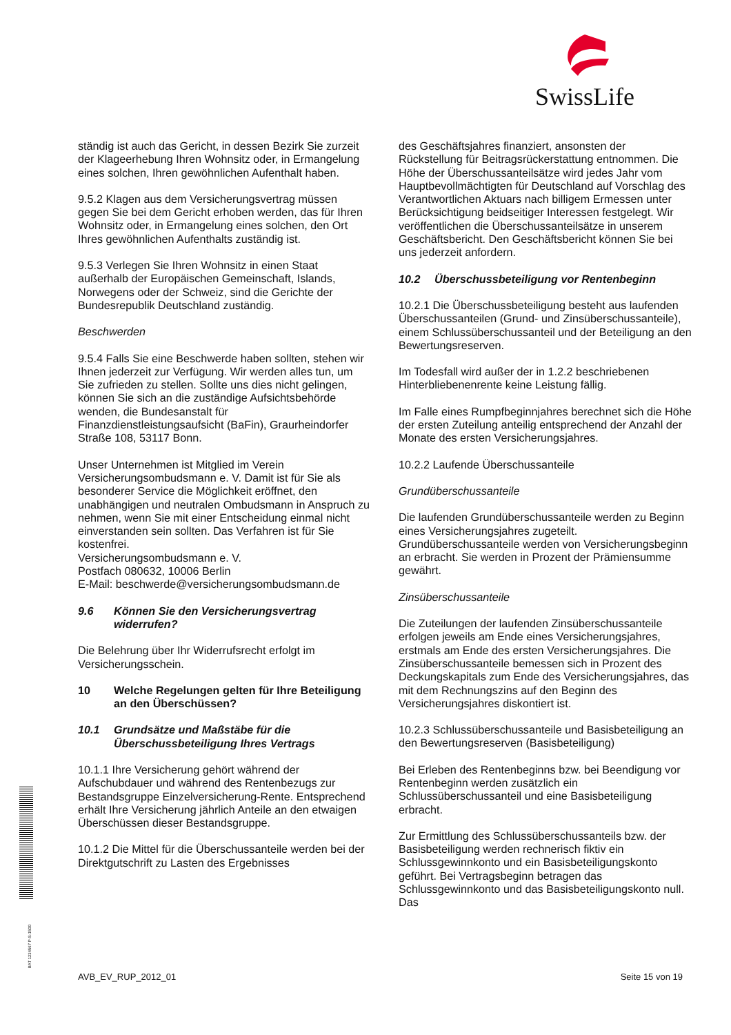SwissLife
BAT 1234567 P-S-1500
ständig ist auch das Gericht, in dessen Bezirk Sie zurzeit der Klageerhebung Ihren Wohnsitz oder, in Ermangelung eines solchen, Ihren gewöhnlichen Aufenthalt haben.
9.5.2 Klagen aus dem Versicherungsvertrag müssen gegen Sie bei dem Gericht erhoben werden, das für Ihren Wohnsitz oder, in Ermangelung eines solchen, den Ort Ihres gewöhnlichen Aufenthalts zuständig ist.
9.5.3 Verlegen Sie Ihren Wohnsitz in einen Staat außerhalb der Europäischen Gemeinschaft, Islands, Norwegens oder der Schweiz, sind die Gerichte der Bundesrepublik Deutschland zuständig.
Beschwerden
9.5.4 Falls Sie eine Beschwerde haben sollten, stehen wir Ihnen jederzeit zur Verfügung. Wir werden alles tun, um Sie zufrieden zu stellen. Sollte uns dies nicht gelingen, können Sie sich an die zuständige Aufsichtsbehörde wenden, die Bundesanstalt für Finanzdienstleistungsaufsicht (BaFin), Graurheindorfer Straße 108, 53117 Bonn.
Unser Unternehmen ist Mitglied im Verein Versicherungsombudsmann e. V. Damit ist für Sie als besonderer Service die Möglichkeit eröffnet, den unabhängigen und neutralen Ombudsmann in Anspruch zu nehmen, wenn Sie mit einer Entscheidung einmal nicht einverstanden sein sollten. Das Verfahren ist für Sie kostenfrei.
Versicherungsombudsmann e. V.
Postfach 080632, 10006 Berlin
E-Mail: beschwerde@versicherungsombudsmann.de
9.6 Können Sie den Versicherungsvertrag widerrufen?
Die Belehrung über Ihr Widerrufsrecht erfolgt im Versicherungsschein.
10 Welche Regelungen gelten für Ihre Beteiligung an den Überschüssen?
10.1 Grundsätze und Maßstäbe für die Überschussbeteiligung Ihres Vertrags
10.1.1 Ihre Versicherung gehört während der Aufschubdauer und während des Rentenbezugs zur Bestandsgruppe Einzelversicherung-Rente. Entsprechend erhält Ihre Versicherung jährlich Anteile an den etwaigen Überschüssen dieser Bestandsgruppe.
10.1.2 Die Mittel für die Überschussanteile werden bei der Direktgutschrift zu Lasten des Ergebnisses
des Geschäftsjahres finanziert, ansonsten der Rückstellung für Beitragsrückerstattung entnommen. Die Höhe der Überschussanteilsätze wird jedes Jahr vom Hauptbevollmächtigten für Deutschland auf Vorschlag des Verantwortlichen Aktuars nach billigem Ermessen unter Berücksichtigung beidseitiger Interessen festgelegt. Wir veröffentlichen die Überschussanteilsätze in unserem Geschäftsbericht. Den Geschäftsbericht können Sie bei uns jederzeit anfordern.
10.2 Überschussbeteiligung vor Rentenbeginn
10.2.1 Die Überschussbeteiligung besteht aus laufenden Überschussanteilen (Grund- und Zinsüberschussanteile), einem Schlussüberschussanteil und der Beteiligung an den Bewertungsreserven.
Im Todesfall wird außer der in 1.2.2 beschriebenen Hinterbliebenenrente keine Leistung fällig.
Im Falle eines Rumpfbeginnjahres berechnet sich die Höhe der ersten Zuteilung anteilig entsprechend der Anzahl der Monate des ersten Versicherungsjahres.
10.2.2 Laufende Überschussanteile
Grundüberschussanteile
Die laufenden Grundüberschussanteile werden zu Beginn eines Versicherungsjahres zugeteilt. Grundüberschussanteile werden von Versicherungsbeginn an erbracht. Sie werden in Prozent der Prämiensumme gewährt.
Zinsüberschussanteile
Die Zuteilungen der laufenden Zinsüberschussanteile erfolgen jeweils am Ende eines Versicherungsjahres, erstmals am Ende des ersten Versicherungsjahres. Die Zinsüberschussanteile bemessen sich in Prozent des Deckungskapitals zum Ende des Versicherungsjahres, das mit dem Rechnungszins auf den Beginn des Versicherungsjahres diskontiert ist.
10.2.3 Schlussüberschussanteile und Basisbeteiligung an den Bewertungsreserven (Basisbeteiligung)
Bei Erleben des Rentenbeginns bzw. bei Beendigung vor Rentenbeginn werden zusätzlich ein Schlussüberschussanteil und eine Basisbeteiligung erbracht.
Zur Ermittlung des Schlussüberschussanteils bzw. der Basisbeteiligung werden rechnerisch fiktiv ein Schlussgewinnkonto und ein Basisbeteiligungskonto geführt. Bei Vertragsbeginn betragen das Schlussgewinnkonto und das Basisbeteiligungskonto null. Das
AVB_EV_RUP_2012_01 Seite 15 von 19